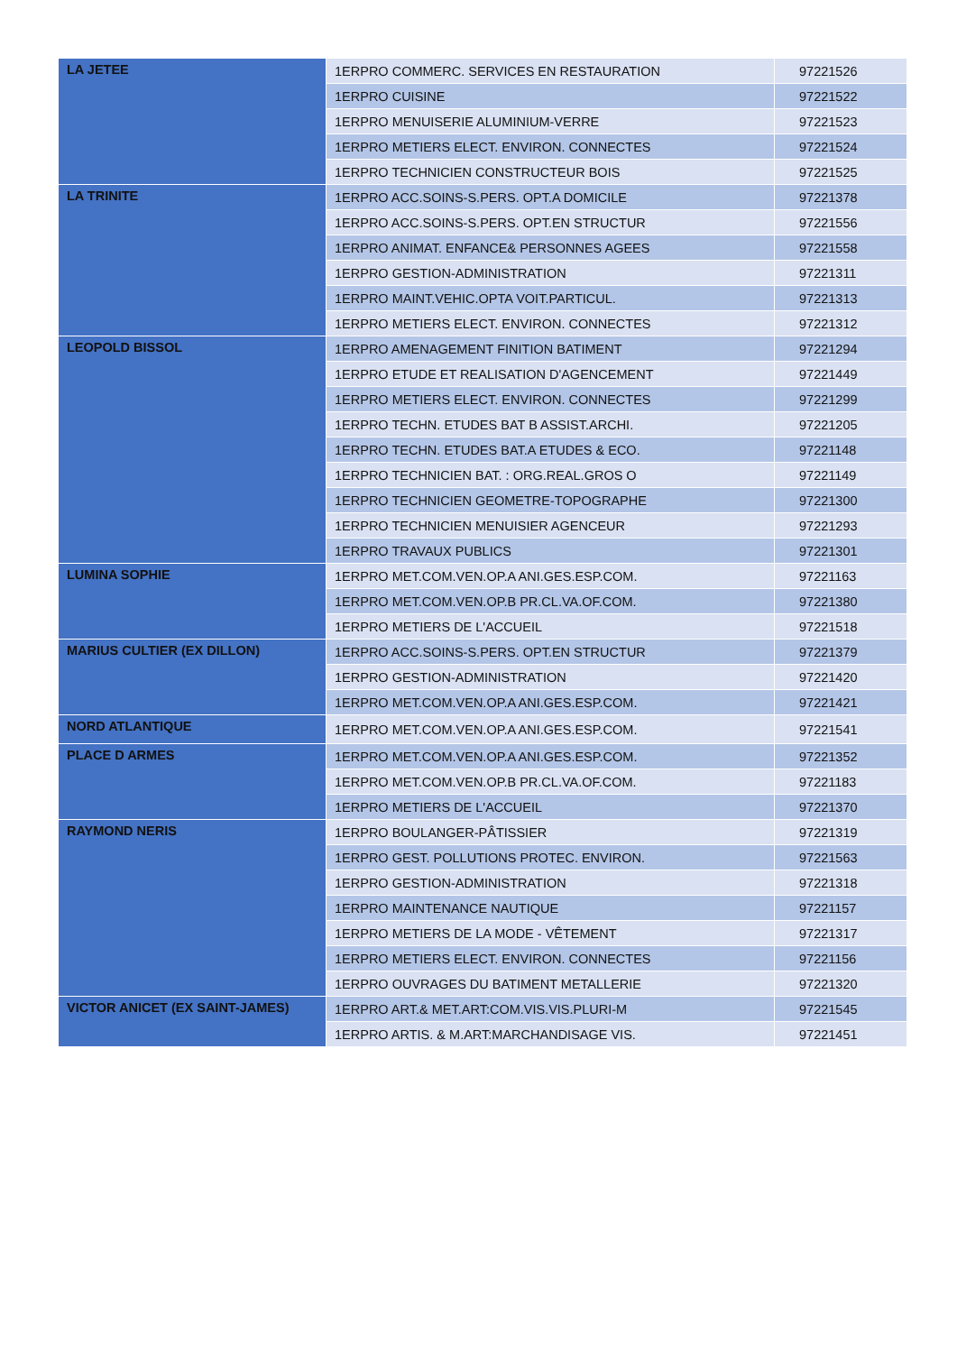| LA JETEE | 1ERPRO COMMERC. SERVICES EN RESTAURATION | 97221526 |
| | 1ERPRO CUISINE | 97221522 |
| | 1ERPRO MENUISERIE ALUMINIUM-VERRE | 97221523 |
| | 1ERPRO METIERS ELECT. ENVIRON. CONNECTES | 97221524 |
| | 1ERPRO TECHNICIEN CONSTRUCTEUR BOIS | 97221525 |
| LA TRINITE | 1ERPRO ACC.SOINS-S.PERS. OPT.A DOMICILE | 97221378 |
| | 1ERPRO ACC.SOINS-S.PERS. OPT.EN STRUCTUR | 97221556 |
| | 1ERPRO ANIMAT. ENFANCE& PERSONNES AGEES | 97221558 |
| | 1ERPRO GESTION-ADMINISTRATION | 97221311 |
| | 1ERPRO MAINT.VEHIC.OPTA VOIT.PARTICUL. | 97221313 |
| | 1ERPRO METIERS ELECT. ENVIRON. CONNECTES | 97221312 |
| LEOPOLD BISSOL | 1ERPRO AMENAGEMENT FINITION BATIMENT | 97221294 |
| | 1ERPRO ETUDE ET REALISATION D'AGENCEMENT | 97221449 |
| | 1ERPRO METIERS ELECT. ENVIRON. CONNECTES | 97221299 |
| | 1ERPRO TECHN. ETUDES BAT B ASSIST.ARCHI. | 97221205 |
| | 1ERPRO TECHN. ETUDES BAT.A ETUDES & ECO. | 97221148 |
| | 1ERPRO TECHNICIEN BAT. : ORG.REAL.GROS O | 97221149 |
| | 1ERPRO TECHNICIEN GEOMETRE-TOPOGRAPHE | 97221300 |
| | 1ERPRO TECHNICIEN MENUISIER AGENCEUR | 97221293 |
| | 1ERPRO TRAVAUX PUBLICS | 97221301 |
| LUMINA SOPHIE | 1ERPRO MET.COM.VEN.OP.A ANI.GES.ESP.COM. | 97221163 |
| | 1ERPRO MET.COM.VEN.OP.B PR.CL.VA.OF.COM. | 97221380 |
| | 1ERPRO METIERS DE L'ACCUEIL | 97221518 |
| MARIUS CULTIER (EX DILLON) | 1ERPRO ACC.SOINS-S.PERS. OPT.EN STRUCTUR | 97221379 |
| | 1ERPRO GESTION-ADMINISTRATION | 97221420 |
| | 1ERPRO MET.COM.VEN.OP.A ANI.GES.ESP.COM. | 97221421 |
| NORD ATLANTIQUE | 1ERPRO MET.COM.VEN.OP.A ANI.GES.ESP.COM. | 97221541 |
| PLACE D ARMES | 1ERPRO MET.COM.VEN.OP.A ANI.GES.ESP.COM. | 97221352 |
| | 1ERPRO MET.COM.VEN.OP.B PR.CL.VA.OF.COM. | 97221183 |
| | 1ERPRO METIERS DE L'ACCUEIL | 97221370 |
| RAYMOND NERIS | 1ERPRO BOULANGER-PÂTISSIER | 97221319 |
| | 1ERPRO GEST. POLLUTIONS PROTEC. ENVIRON. | 97221563 |
| | 1ERPRO GESTION-ADMINISTRATION | 97221318 |
| | 1ERPRO MAINTENANCE NAUTIQUE | 97221157 |
| | 1ERPRO METIERS DE LA MODE - VÊTEMENT | 97221317 |
| | 1ERPRO METIERS ELECT. ENVIRON. CONNECTES | 97221156 |
| | 1ERPRO OUVRAGES DU BATIMENT METALLERIE | 97221320 |
| VICTOR ANICET (EX SAINT-JAMES) | 1ERPRO ART.& MET.ART:COM.VIS.VIS.PLURI-M | 97221545 |
| | 1ERPRO ARTIS. & M.ART:MARCHANDISAGE VIS. | 97221451 |